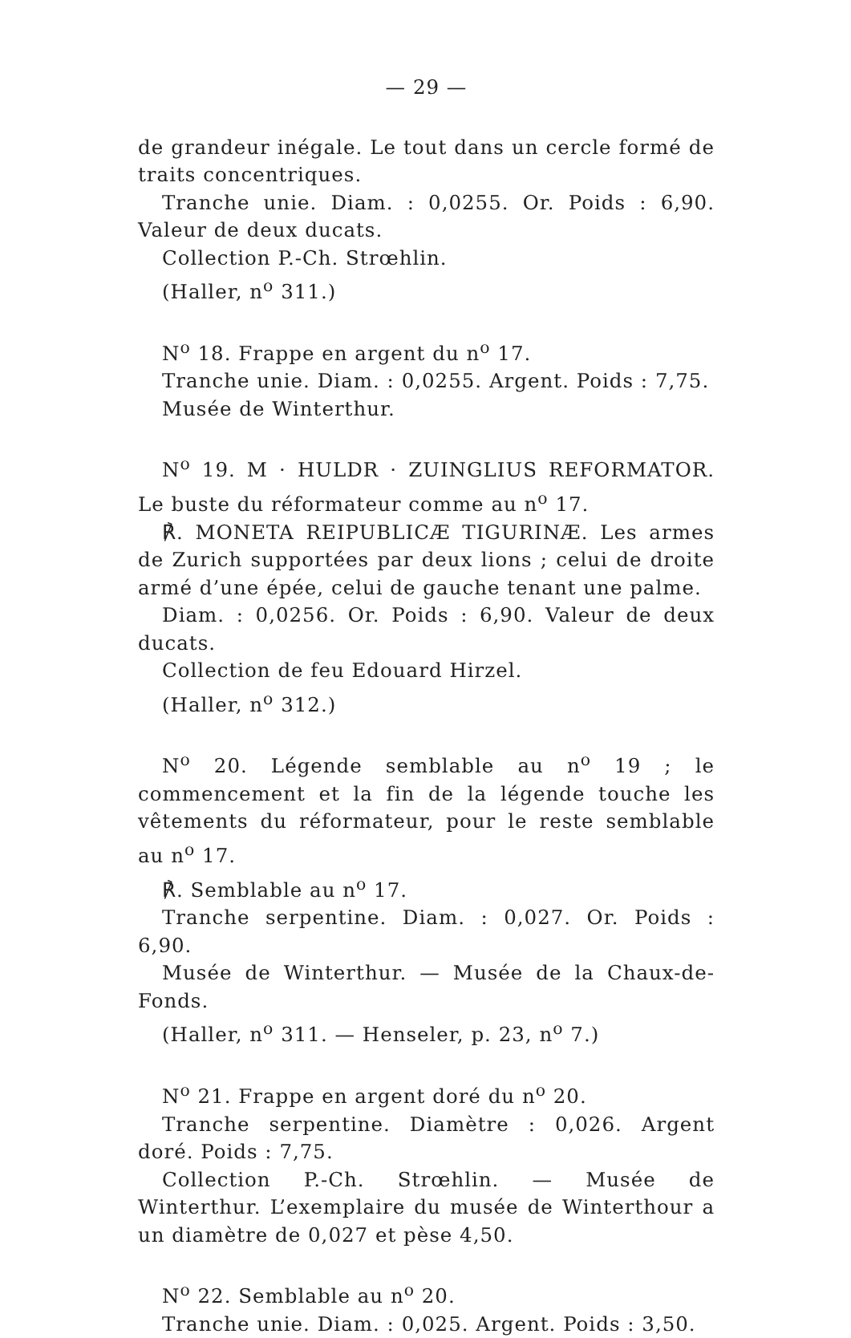— 29 —
de grandeur inégale. Le tout dans un cercle formé de traits concentriques.
Tranche unie. Diam. : 0,0255. Or. Poids : 6,90. Valeur de deux ducats.
Collection P.-Ch. Strœhlin.
(Haller, n<sup>o</sup> 311.)
N<sup>o</sup> 18. Frappe en argent du n<sup>o</sup> 17.
Tranche unie. Diam. : 0,0255. Argent. Poids : 7,75.
Musée de Winterthur.
N<sup>o</sup> 19. M · HULDR · ZUINGLIUS REFORMATOR. Le buste du réformateur comme au n<sup>o</sup> 17.
℟. MONETA REIPUBLICÆ TIGURINÆ. Les armes de Zurich supportées par deux lions ; celui de droite armé d’une épée, celui de gauche tenant une palme.
Diam. : 0,0256. Or. Poids : 6,90. Valeur de deux ducats.
Collection de feu Edouard Hirzel.
(Haller, n<sup>o</sup> 312.)
N<sup>o</sup> 20. Légende semblable au n<sup>o</sup> 19 ; le commencement et la fin de la légende touche les vêtements du réformateur, pour le reste semblable au n<sup>o</sup> 17.
℟. Semblable au n<sup>o</sup> 17.
Tranche serpentine. Diam. : 0,027. Or. Poids : 6,90.
Musée de Winterthur. — Musée de la Chaux-de-Fonds.
(Haller, n<sup>o</sup> 311. — Henseler, p. 23, n<sup>o</sup> 7.)
N<sup>o</sup> 21. Frappe en argent doré du n<sup>o</sup> 20.
Tranche serpentine. Diamètre : 0,026. Argent doré. Poids : 7,75.
Collection P.-Ch. Strœhlin. — Musée de Winterthur. L’exemplaire du musée de Winterthour a un diamètre de 0,027 et pèse 4,50.
N<sup>o</sup> 22. Semblable au n<sup>o</sup> 20.
Tranche unie. Diam. : 0,025. Argent. Poids : 3,50.